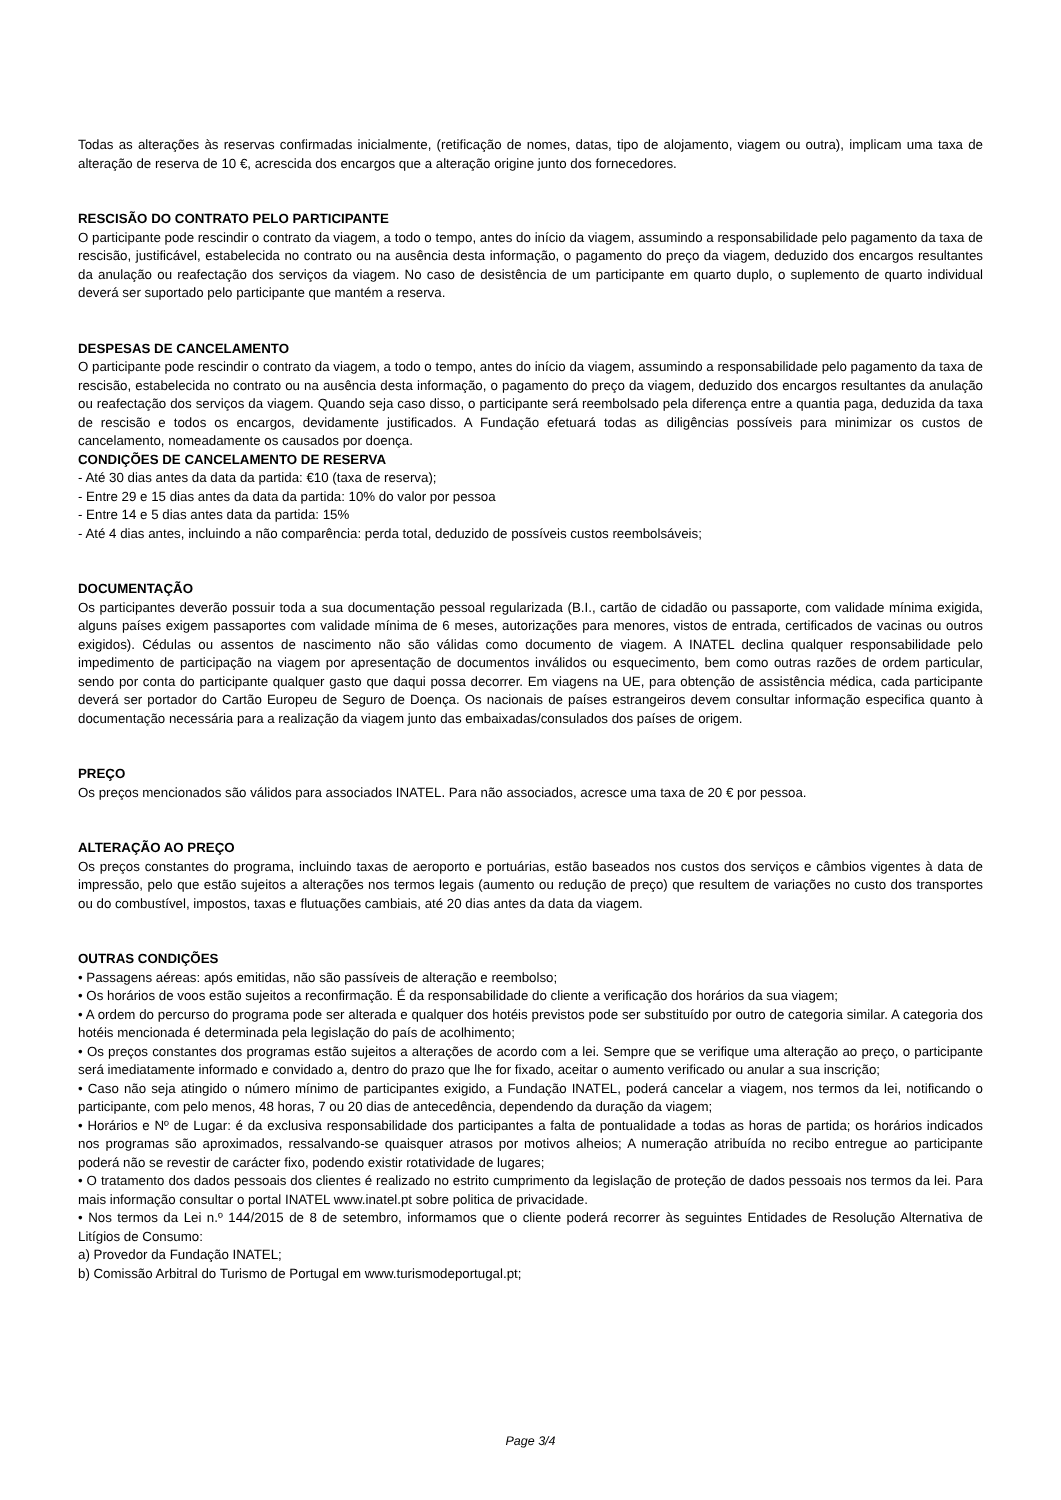Todas as alterações às reservas confirmadas inicialmente, (retificação de nomes, datas, tipo de alojamento, viagem ou outra), implicam uma taxa de alteração de reserva de 10 €, acrescida dos encargos que a alteração origine junto dos fornecedores.
RESCISÃO DO CONTRATO PELO PARTICIPANTE
O participante pode rescindir o contrato da viagem, a todo o tempo, antes do início da viagem, assumindo a responsabilidade pelo pagamento da taxa de rescisão, justificável, estabelecida no contrato ou na ausência desta informação, o pagamento do preço da viagem, deduzido dos encargos resultantes da anulação ou reafectação dos serviços da viagem. No caso de desistência de um participante em quarto duplo, o suplemento de quarto individual deverá ser suportado pelo participante que mantém a reserva.
DESPESAS DE CANCELAMENTO
O participante pode rescindir o contrato da viagem, a todo o tempo, antes do início da viagem, assumindo a responsabilidade pelo pagamento da taxa de rescisão, estabelecida no contrato ou na ausência desta informação, o pagamento do preço da viagem, deduzido dos encargos resultantes da anulação ou reafectação dos serviços da viagem. Quando seja caso disso, o participante será reembolsado pela diferença entre a quantia paga, deduzida da taxa de rescisão e todos os encargos, devidamente justificados. A Fundação efetuará todas as diligências possíveis para minimizar os custos de cancelamento, nomeadamente os causados por doença.
CONDIÇÕES DE CANCELAMENTO DE RESERVA
- Até 30 dias antes da data da partida: €10 (taxa de reserva);
- Entre 29 e 15 dias antes da data da partida: 10% do valor por pessoa
- Entre 14 e 5 dias antes data da partida: 15%
- Até 4 dias antes, incluindo a não comparência: perda total, deduzido de possíveis custos reembolsáveis;
DOCUMENTAÇÃO
Os participantes deverão possuir toda a sua documentação pessoal regularizada (B.I., cartão de cidadão ou passaporte, com validade mínima exigida, alguns países exigem passaportes com validade mínima de 6 meses, autorizações para menores, vistos de entrada, certificados de vacinas ou outros exigidos). Cédulas ou assentos de nascimento não são válidas como documento de viagem. A INATEL declina qualquer responsabilidade pelo impedimento de participação na viagem por apresentação de documentos inválidos ou esquecimento, bem como outras razões de ordem particular, sendo por conta do participante qualquer gasto que daqui possa decorrer. Em viagens na UE, para obtenção de assistência médica, cada participante deverá ser portador do Cartão Europeu de Seguro de Doença. Os nacionais de países estrangeiros devem consultar informação especifica quanto à documentação necessária para a realização da viagem junto das embaixadas/consulados dos países de origem.
PREÇO
Os preços mencionados são válidos para associados INATEL. Para não associados, acresce uma taxa de 20 € por pessoa.
ALTERAÇÃO AO PREÇO
Os preços constantes do programa, incluindo taxas de aeroporto e portuárias, estão baseados nos custos dos serviços e câmbios vigentes à data de impressão, pelo que estão sujeitos a alterações nos termos legais (aumento ou redução de preço) que resultem de variações no custo dos transportes ou do combustível, impostos, taxas e flutuações cambiais, até 20 dias antes da data da viagem.
OUTRAS CONDIÇÕES
• Passagens aéreas: após emitidas, não são passíveis de alteração e reembolso;
• Os horários de voos estão sujeitos a reconfirmação. É da responsabilidade do cliente a verificação dos horários da sua viagem;
• A ordem do percurso do programa pode ser alterada e qualquer dos hotéis previstos pode ser substituído por outro de categoria similar. A categoria dos hotéis mencionada é determinada pela legislação do país de acolhimento;
• Os preços constantes dos programas estão sujeitos a alterações de acordo com a lei. Sempre que se verifique uma alteração ao preço, o participante será imediatamente informado e convidado a, dentro do prazo que lhe for fixado, aceitar o aumento verificado ou anular a sua inscrição;
• Caso não seja atingido o número mínimo de participantes exigido, a Fundação INATEL, poderá cancelar a viagem, nos termos da lei, notificando o participante, com pelo menos, 48 horas, 7 ou 20 dias de antecedência, dependendo da duração da viagem;
• Horários e Nº de Lugar: é da exclusiva responsabilidade dos participantes a falta de pontualidade a todas as horas de partida; os horários indicados nos programas são aproximados, ressalvando-se quaisquer atrasos por motivos alheios; A numeração atribuída no recibo entregue ao participante poderá não se revestir de carácter fixo, podendo existir rotatividade de lugares;
• O tratamento dos dados pessoais dos clientes é realizado no estrito cumprimento da legislação de proteção de dados pessoais nos termos da lei. Para mais informação consultar o portal INATEL www.inatel.pt sobre politica de privacidade.
• Nos termos da Lei n.º 144/2015 de 8 de setembro, informamos que o cliente poderá recorrer às seguintes Entidades de Resolução Alternativa de Litígios de Consumo:
a) Provedor da Fundação INATEL;
b) Comissão Arbitral do Turismo de Portugal em www.turismodeportugal.pt;
Page 3/4